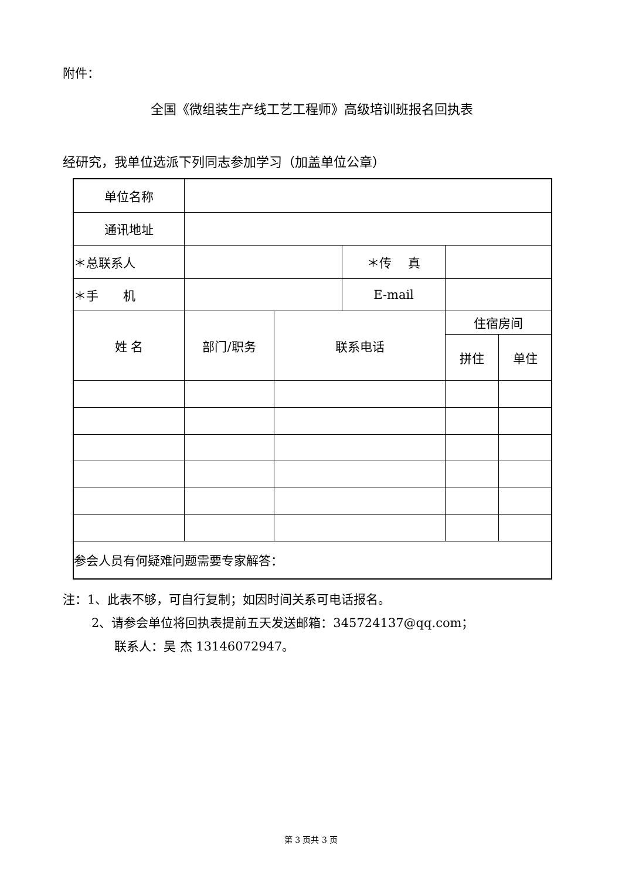附件：
全国《微组装生产线工艺工程师》高级培训班报名回执表
经研究，我单位选派下列同志参加学习（加盖单位公章）
| 单位名称 | | | | | |
| 通讯地址 | | | | | |
| ＊总联系人 | | | ＊传 真 | | |
| ＊手 机 | | | E-mail | | |
| 姓 名 | 部门/职务 | 联系电话 | | 住宿房间 | |
| | | | | 拼住 | 单住 |
| 参会人员有何疑难问题需要专家解答： | | | | | |
注：1、此表不够，可自行复制；如因时间关系可电话报名。
2、请参会单位将回执表提前五天发送邮箱：345724137@qq.com；
联系人：吴 杰 13146072947。
第 3 页共 3 页